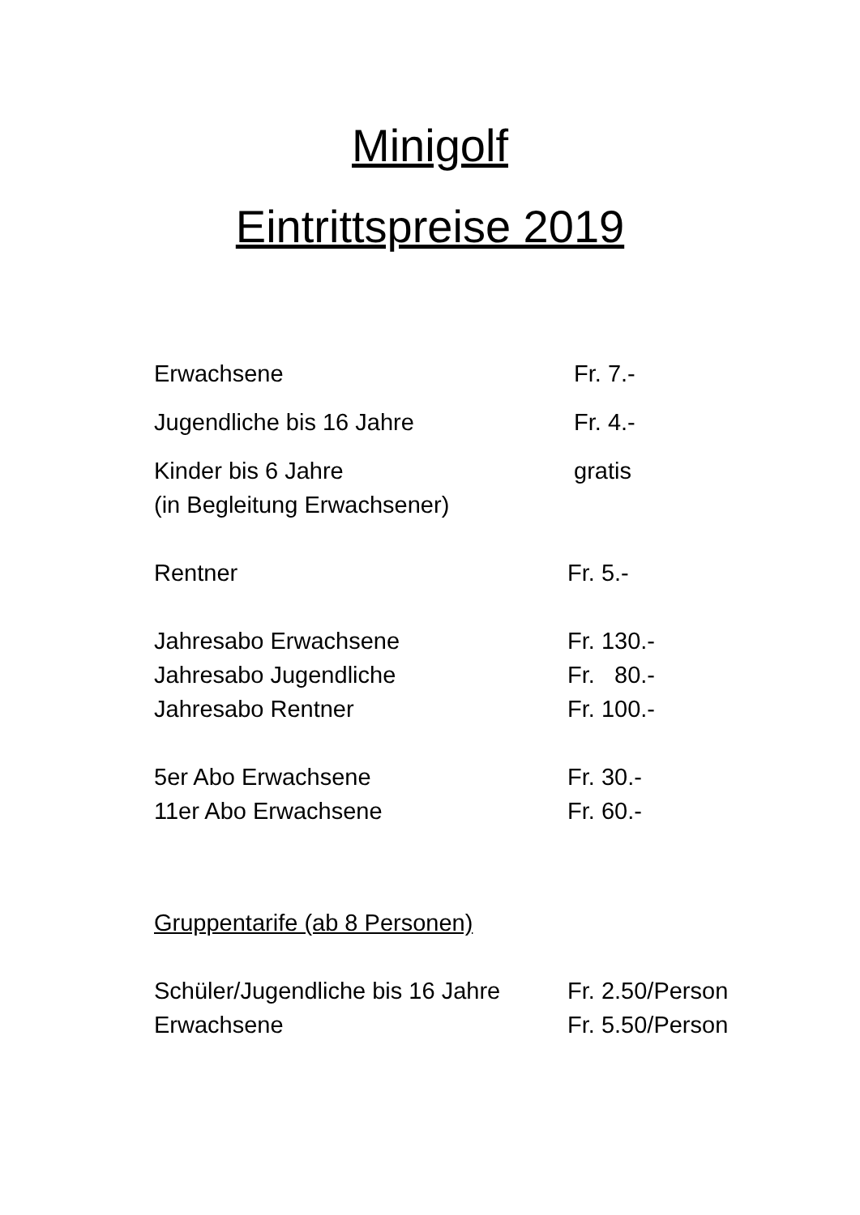Minigolf
Eintrittspreise 2019
Erwachsene Fr. 7.-
Jugendliche bis 16 Jahre Fr. 4.-
Kinder bis 6 Jahre gratis
(in Begleitung Erwachsener)
Rentner Fr. 5.-
Jahresabo Erwachsene Fr. 130.-
Jahresabo Jugendliche Fr. 80.-
Jahresabo Rentner Fr. 100.-
5er Abo Erwachsene Fr. 30.-
11er Abo Erwachsene Fr. 60.-
Gruppentarife (ab 8 Personen)
Schüler/Jugendliche bis 16 Jahre
Fr. 2.50/Person
Erwachsene Fr. 5.50/Person